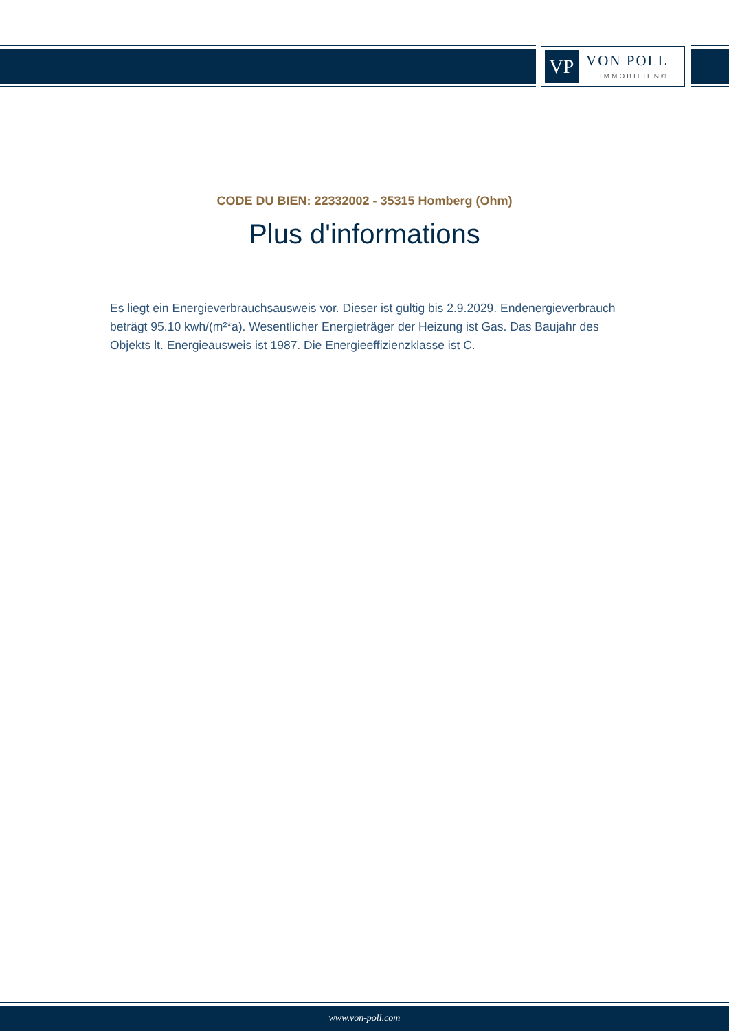VP VON POLL
IMMOBILIEN®
CODE DU BIEN: 22332002 - 35315 Homberg (Ohm)
Plus d'informations
Es liegt ein Energieverbrauchsausweis vor. Dieser ist gültig bis 2.9.2029. Endenergieverbrauch beträgt 95.10 kwh/(m²*a). Wesentlicher Energieträger der Heizung ist Gas. Das Baujahr des Objekts lt. Energieausweis ist 1987. Die Energieeffizienzklasse ist C.
www.von-poll.com